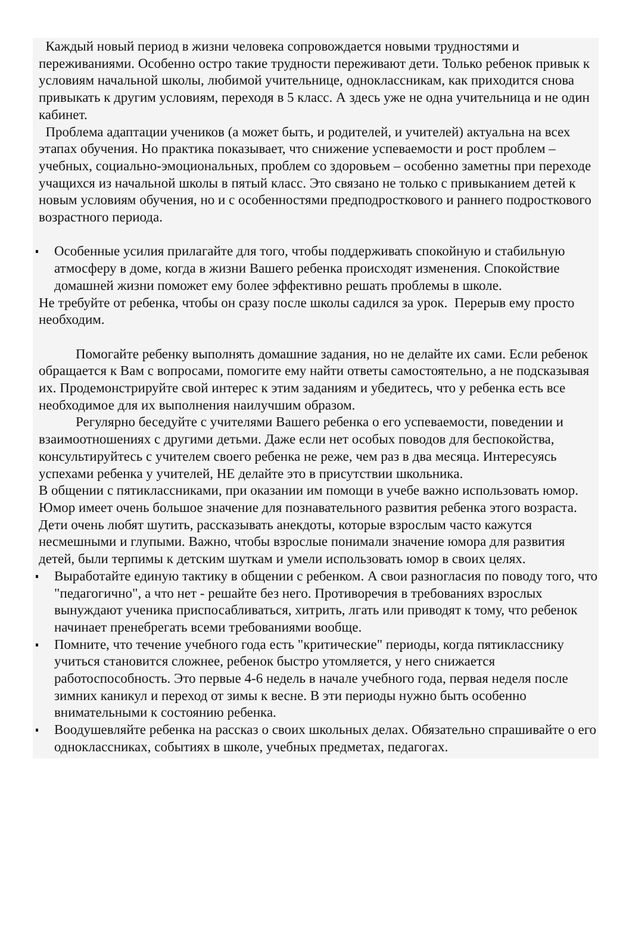Каждый новый период в жизни человека сопровождается новыми трудностями и переживаниями. Особенно остро такие трудности переживают дети. Только ребенок привык к условиям начальной школы, любимой учительнице, одноклассникам, как приходится снова привыкать к другим условиям, переходя в 5 класс. А здесь уже не одна учительница и не один кабинет.
Проблема адаптации учеников (а может быть, и родителей, и учителей) актуальна на всех этапах обучения. Но практика показывает, что снижение успеваемости и рост проблем – учебных, социально-эмоциональных, проблем со здоровьем – особенно заметны при переходе учащихся из начальной школы в пятый класс. Это связано не только с привыканием детей к новым условиям обучения, но и с особенностями предподросткового и раннего подросткового возрастного периода.
Особенные усилия прилагайте для того, чтобы поддерживать спокойную и стабильную атмосферу в доме, когда в жизни Вашего ребенка происходят изменения. Спокойствие домашней жизни поможет ему более эффективно решать проблемы в школе.
Не требуйте от ребенка, чтобы он сразу после школы садился за урок. Перерыв ему просто необходим.
Помогайте ребенку выполнять домашние задания, но не делайте их сами. Если ребенок обращается к Вам с вопросами, помогите ему найти ответы самостоятельно, а не подсказывая их. Продемонстрируйте свой интерес к этим заданиям и убедитесь, что у ребенка есть все необходимое для их выполнения наилучшим образом.
Регулярно беседуйте с учителями Вашего ребенка о его успеваемости, поведении и взаимоотношениях с другими детьми. Даже если нет особых поводов для беспокойства, консультируйтесь с учителем своего ребенка не реже, чем раз в два месяца. Интересуясь успехами ребенка у учителей, НЕ делайте это в присутствии школьника.
В общении с пятиклассниками, при оказании им помощи в учебе важно использовать юмор. Юмор имеет очень большое значение для познавательного развития ребенка этого возраста. Дети очень любят шутить, рассказывать анекдоты, которые взрослым часто кажутся несмешными и глупыми. Важно, чтобы взрослые понимали значение юмора для развития детей, были терпимы к детским шуткам и умели использовать юмор в своих целях.
Выработайте единую тактику в общении с ребенком. А свои разногласия по поводу того, что "педагогично", а что нет - решайте без него. Противоречия в требованиях взрослых вынуждают ученика приспосабливаться, хитрить, лгать или приводят к тому, что ребенок начинает пренебрегать всеми требованиями вообще.
Помните, что течение учебного года есть "критические" периоды, когда пятикласснику учиться становится сложнее, ребенок быстро утомляется, у него снижается работоспособность. Это первые 4-6 недель в начале учебного года, первая неделя после зимних каникул и переход от зимы к весне. В эти периоды нужно быть особенно внимательными к состоянию ребенка.
Воодушевляйте ребенка на рассказ о своих школьных делах. Обязательно спрашивайте о его одноклассниках, событиях в школе, учебных предметах, педагогах.